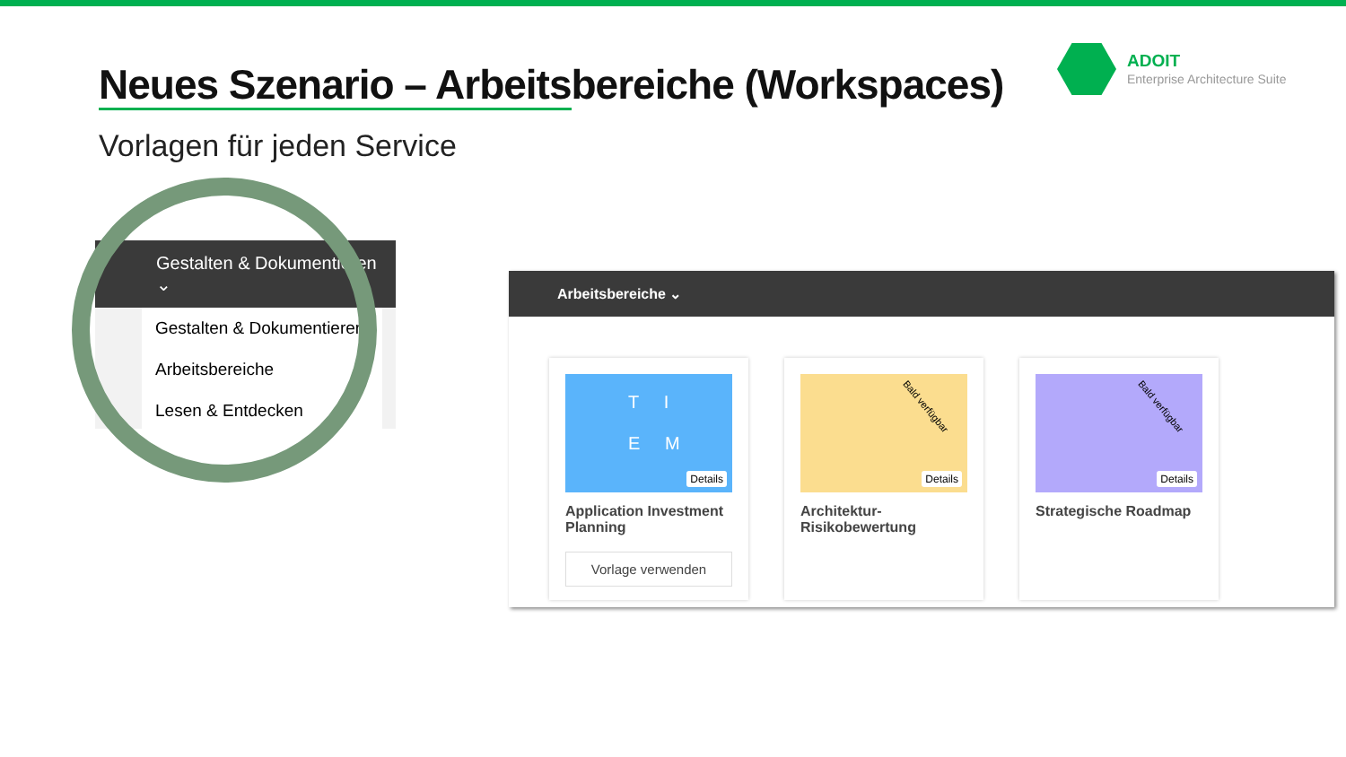ADOIT
Enterprise Architecture Suite
Neues Szenario – Arbeitsbereiche (Workspaces)
Vorlagen für jeden Service
Gestalten & Dokumentieren ⌄
Gestalten & Dokumentieren
Arbeitsbereiche
Lesen & Entdecken
Arbeitsbereiche ⌄
T I
E M
Details
Application Investment Planning
Vorlage verwenden
Bald verfügbar
Details
Architektur-Risikobewertung
Bald verfügbar
Details
Strategische Roadmap